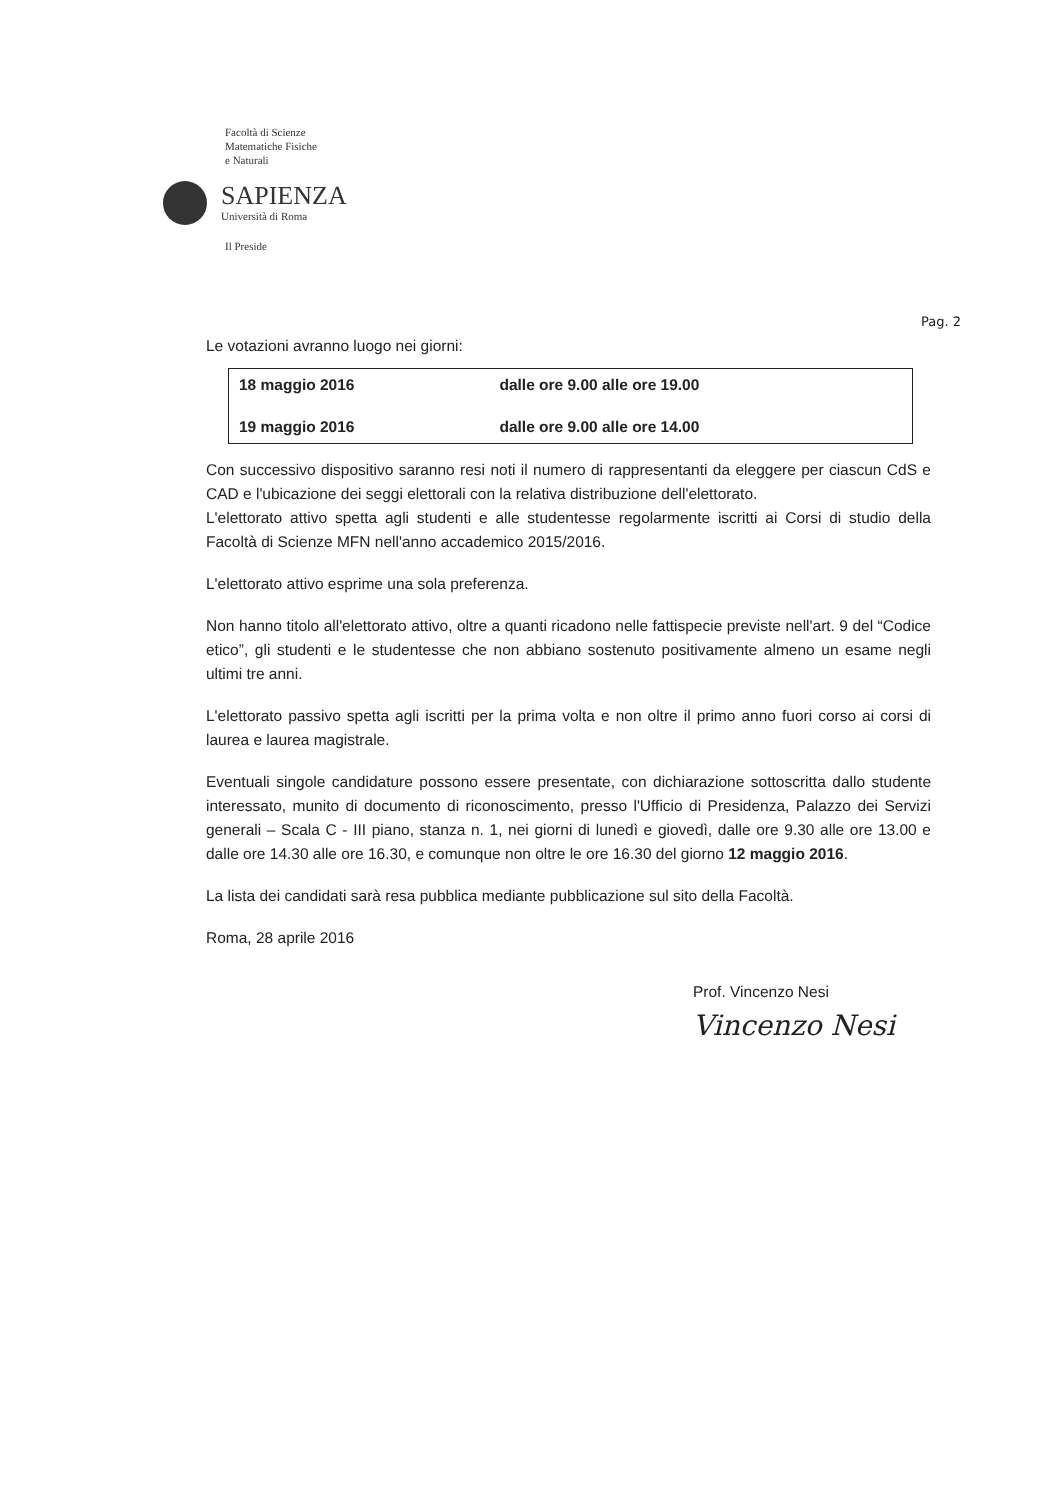Facoltà di Scienze
Matematiche Fisiche
e Naturali
SAPIENZA
Università di Roma
Il Preside
Pag. 2
Le votazioni avranno luogo nei giorni:
| 18 maggio 2016 | dalle ore 9.00 alle ore 19.00 |
| 19 maggio 2016 | dalle ore 9.00 alle ore 14.00 |
Con successivo dispositivo saranno resi noti il numero di rappresentanti da eleggere per ciascun CdS e CAD e l'ubicazione dei seggi elettorali con la relativa distribuzione dell'elettorato.
L'elettorato attivo spetta agli studenti e alle studentesse regolarmente iscritti ai Corsi di studio della Facoltà di Scienze MFN nell'anno accademico 2015/2016.
L'elettorato attivo esprime una sola preferenza.
Non hanno titolo all'elettorato attivo, oltre a quanti ricadono nelle fattispecie previste nell'art. 9 del “Codice etico”, gli studenti e le studentesse che non abbiano sostenuto positivamente almeno un esame negli ultimi tre anni.
L'elettorato passivo spetta agli iscritti per la prima volta e non oltre il primo anno fuori corso ai corsi di laurea e laurea magistrale.
Eventuali singole candidature possono essere presentate, con dichiarazione sottoscritta dallo studente interessato, munito di documento di riconoscimento, presso l'Ufficio di Presidenza, Palazzo dei Servizi generali – Scala C - III piano, stanza n. 1, nei giorni di lunedì e giovedì, dalle ore 9.30 alle ore 13.00 e dalle ore 14.30 alle ore 16.30, e comunque non oltre le ore 16.30 del giorno 12 maggio 2016.
La lista dei candidati sarà resa pubblica mediante pubblicazione sul sito della Facoltà.
Roma, 28 aprile 2016
Prof. Vincenzo Nesi
Vincenzo Nesi